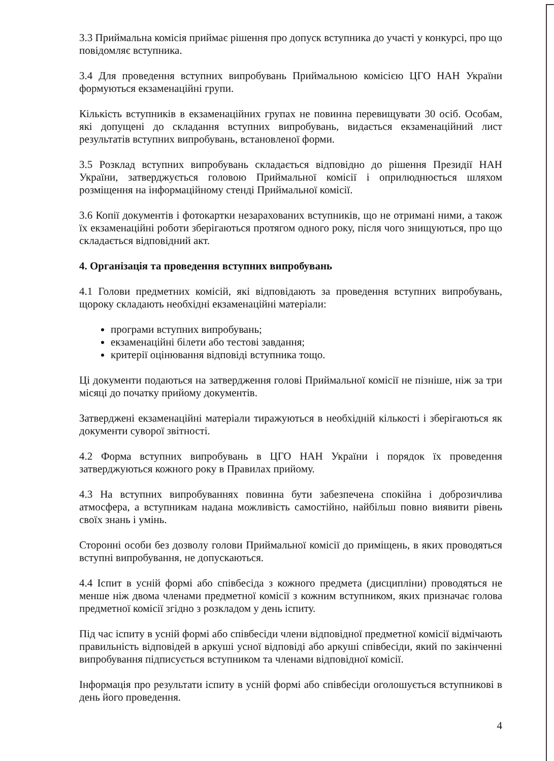3.3 Приймальна комісія приймає рішення про допуск вступника до участі у конкурсі, про що повідомляє вступника.
3.4 Для проведення вступних випробувань Приймальною комісією ЦГО НАН України формуються екзаменаційні групи.
Кількість вступників в екзаменаційних групах не повинна перевищувати 30 осіб. Особам, які допущені до складання вступних випробувань, видається екзаменаційний лист результатів вступних випробувань, встановленої форми.
3.5 Розклад вступних випробувань складається відповідно до рішення Президії НАН України, затверджується головою Приймальної комісії і оприлюднюється шляхом розміщення на інформаційному стенді Приймальної комісії.
3.6 Копії документів і фотокартки незарахованих вступників, що не отримані ними, а також їх екзаменаційні роботи зберігаються протягом одного року, після чого знищуються, про що складається відповідний акт.
4. Організація та проведення вступних випробувань
4.1 Голови предметних комісій, які відповідають за проведення вступних випробувань, щороку складають необхідні екзаменаційні матеріали:
програми вступних випробувань;
екзаменаційні білети або тестові завдання;
критерії оцінювання відповіді вступника тощо.
Ці документи подаються на затвердження голові Приймальної комісії не пізніше, ніж за три місяці до початку прийому документів.
Затверджені екзаменаційні матеріали тиражуються в необхідній кількості і зберігаються як документи суворої звітності.
4.2 Форма вступних випробувань в ЦГО НАН України і порядок їх проведення затверджуються кожного року в Правилах прийому.
4.3 На вступних випробуваннях повинна бути забезпечена спокійна і доброзичлива атмосфера, а вступникам надана можливість самостійно, найбільш повно виявити рівень своїх знань і умінь.
Сторонні особи без дозволу голови Приймальної комісії до приміщень, в яких проводяться вступні випробування, не допускаються.
4.4 Іспит в усній формі або співбесіда з кожного предмета (дисципліни) проводяться не менше ніж двома членами предметної комісії з кожним вступником, яких призначає голова предметної комісії згідно з розкладом у день іспиту.
Під час іспиту в усній формі або співбесіди члени відповідної предметної комісії відмічають правильність відповідей в аркуші усної відповіді або аркуші співбесіди, який по закінченні випробування підписується вступником та членами відповідної комісії.
Інформація про результати іспиту в усній формі або співбесіди оголошується вступникові в день його проведення.
4